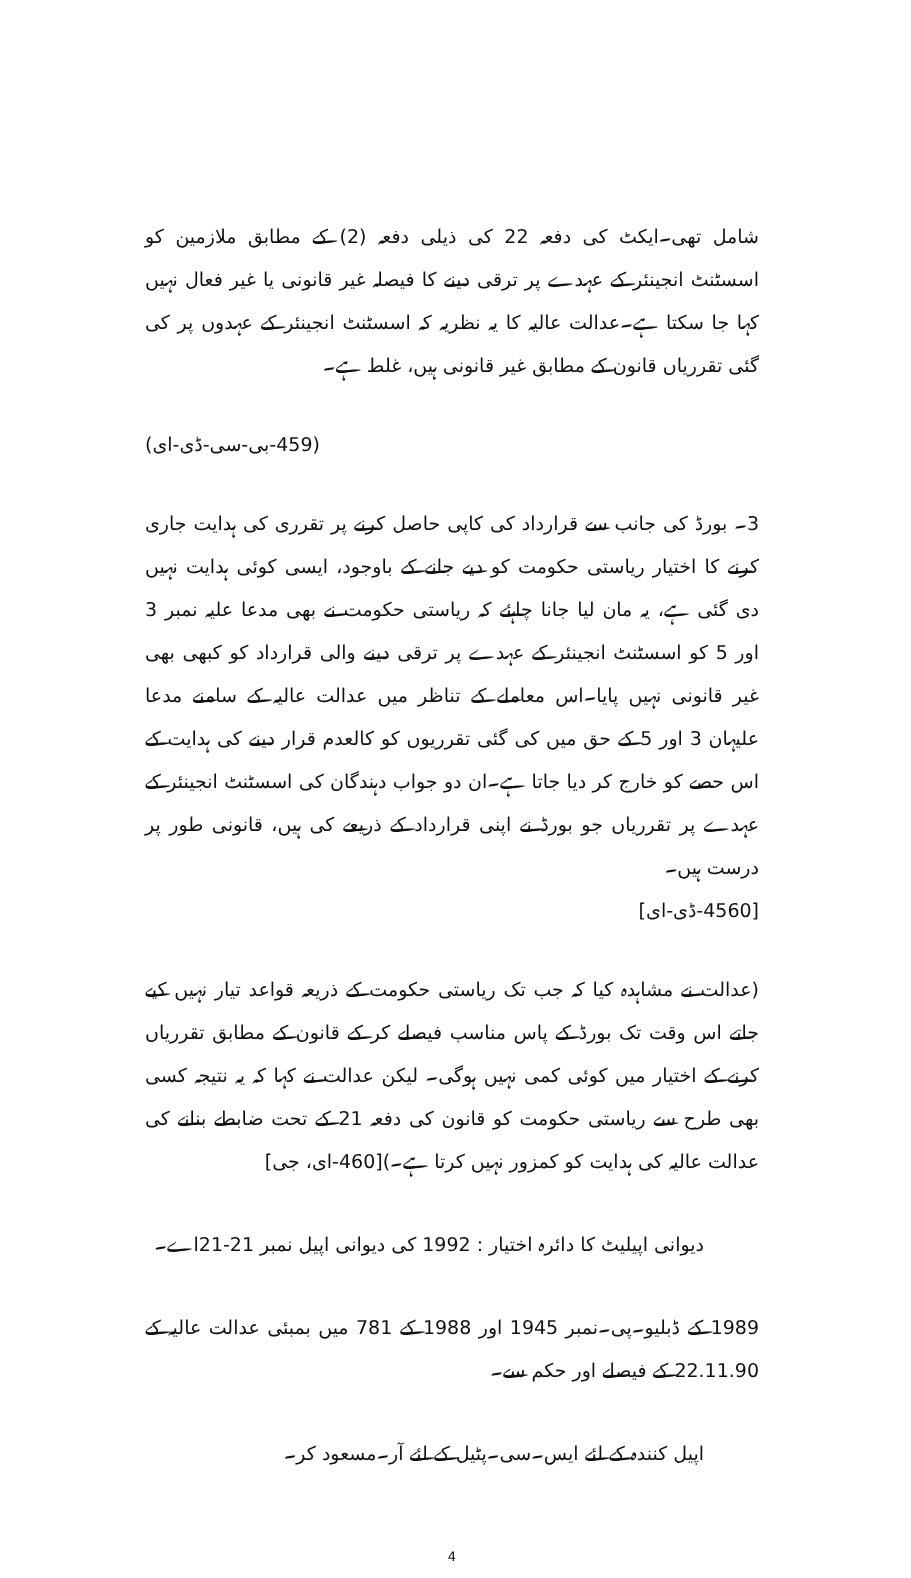شامل تھی۔ایکٹ کی دفعہ 22 کی ذیلی دفعہ (2) کے مطابق ملازمین کو اسسٹنٹ انجینئر کے عہدے پر ترقی دینے کا فیصلہ غیر قانونی یا غیر فعال نہیں کہا جا سکتا ہے۔عدالت عالیہ کا یہ نظریہ کہ اسسٹنٹ انجینئر کے عہدوں پر کی گئی تقرریاں قانون کے مطابق غیر قانونی ہیں، غلط ہے۔
(459-بی-سی-ڈی-ای)
3۔ بورڈ کی جانب سے قرارداد کی کاپی حاصل کرنے پر تقرری کی ہدایت جاری کرنے کا اختیار ریاستی حکومت کو دیے جانے کے باوجود، ایسی کوئی ہدایت نہیں دی گئی ہے، یہ مان لیا جانا چاہئے کہ ریاستی حکومت نے بھی مدعا علیہ نمبر 3 اور 5 کو اسسٹنٹ انجینئر کے عہدے پر ترقی دینے والی قرارداد کو کبھی بھی غیر قانونی نہیں پایا۔اس معاملے کے تناظر میں عدالت عالیہ کے سامنے مدعا علیہان 3 اور 5 کے حق میں کی گئی تقرریوں کو کالعدم قرار دینے کی ہدایت کے اس حصے کو خارج کر دیا جاتا ہے۔ان دو جواب دہندگان کی اسسٹنٹ انجینئر کے عہدے پر تقرریاں جو بورڈ نے اپنی قرارداد کے ذریعے کی ہیں، قانونی طور پر درست ہیں۔
[4560-ڈی-ای]
(عدالت نے مشاہدہ کیا کہ جب تک ریاستی حکومت کے ذریعہ قواعد تیار نہیں کیے جاتے اس وقت تک بورڈ کے پاس مناسب فیصلے کر کے قانون کے مطابق تقرریاں کرنے کے اختیار میں کوئی کمی نہیں ہوگی۔ لیکن عدالت نے کہا کہ یہ نتیجہ کسی بھی طرح سے ریاستی حکومت کو قانون کی دفعہ 21 کے تحت ضابطے بنانے کی عدالت عالیہ کی ہدایت کو کمزور نہیں کرتا ہے۔)[460-ای، جی]
دیوانی اپیلیٹ کا دائرہ اختیار : 1992 کی دیوانی اپیل نمبر 21-21اے۔
1989 کے ڈبلیو۔پی۔نمبر 1945 اور 1988 کے 781 میں بمبئی عدالت عالیہ کے 22.11.90 کے فیصلے اور حکم سے۔
اپیل کنندہ کے لئے ایس۔سی۔پٹیل کے لئے آر۔مسعود کر۔
4